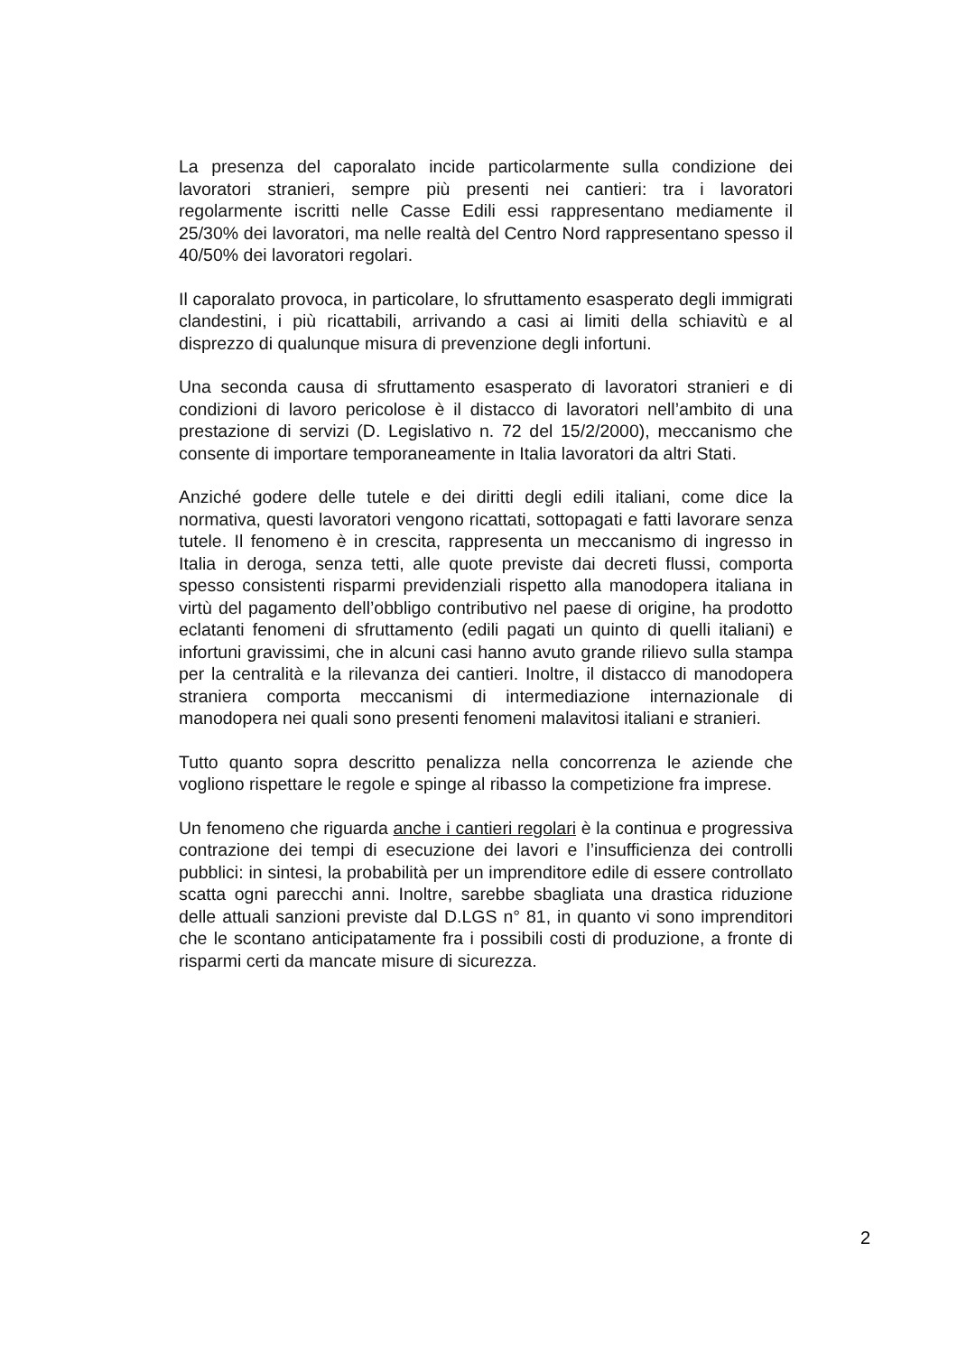La presenza del caporalato incide particolarmente sulla condizione dei lavoratori stranieri, sempre più presenti nei cantieri: tra i lavoratori regolarmente iscritti nelle Casse Edili essi rappresentano mediamente il 25/30% dei lavoratori, ma nelle realtà del Centro Nord rappresentano spesso il 40/50% dei lavoratori regolari.
Il caporalato provoca, in particolare, lo sfruttamento esasperato degli immigrati clandestini, i più ricattabili, arrivando a casi ai limiti della schiavitù e al disprezzo di qualunque misura di prevenzione degli infortuni.
Una seconda causa di sfruttamento esasperato di lavoratori stranieri e di condizioni di lavoro pericolose è il distacco di lavoratori nell’ambito di una prestazione di servizi (D. Legislativo n. 72 del 15/2/2000), meccanismo che consente di importare temporaneamente in Italia lavoratori da altri Stati.
Anziché godere delle tutele e dei diritti degli edili italiani, come dice la normativa, questi lavoratori vengono ricattati, sottopagati e fatti lavorare senza tutele. Il fenomeno è in crescita, rappresenta un meccanismo di ingresso in Italia in deroga, senza tetti, alle quote previste dai decreti flussi, comporta spesso consistenti risparmi previdenziali rispetto alla manodopera italiana in virtù del pagamento dell’obbligo contributivo nel paese di origine, ha prodotto eclatanti fenomeni di sfruttamento (edili pagati un quinto di quelli italiani) e infortuni gravissimi, che in alcuni casi hanno avuto grande rilievo sulla stampa per la centralità e la rilevanza dei cantieri. Inoltre, il distacco di manodopera straniera comporta meccanismi di intermediazione internazionale di manodopera nei quali sono presenti fenomeni malavitosi italiani e stranieri.
Tutto quanto sopra descritto penalizza nella concorrenza le aziende che vogliono rispettare le regole e spinge al ribasso la competizione fra imprese.
Un fenomeno che riguarda anche i cantieri regolari è la continua e progressiva contrazione dei tempi di esecuzione dei lavori e l’insufficienza dei controlli pubblici: in sintesi, la probabilità per un imprenditore edile di essere controllato scatta ogni parecchi anni. Inoltre, sarebbe sbagliata una drastica riduzione delle attuali sanzioni previste dal D.LGS n° 81, in quanto vi sono imprenditori che le scontano anticipatamente fra i possibili costi di produzione, a fronte di risparmi certi da mancate misure di sicurezza.
2